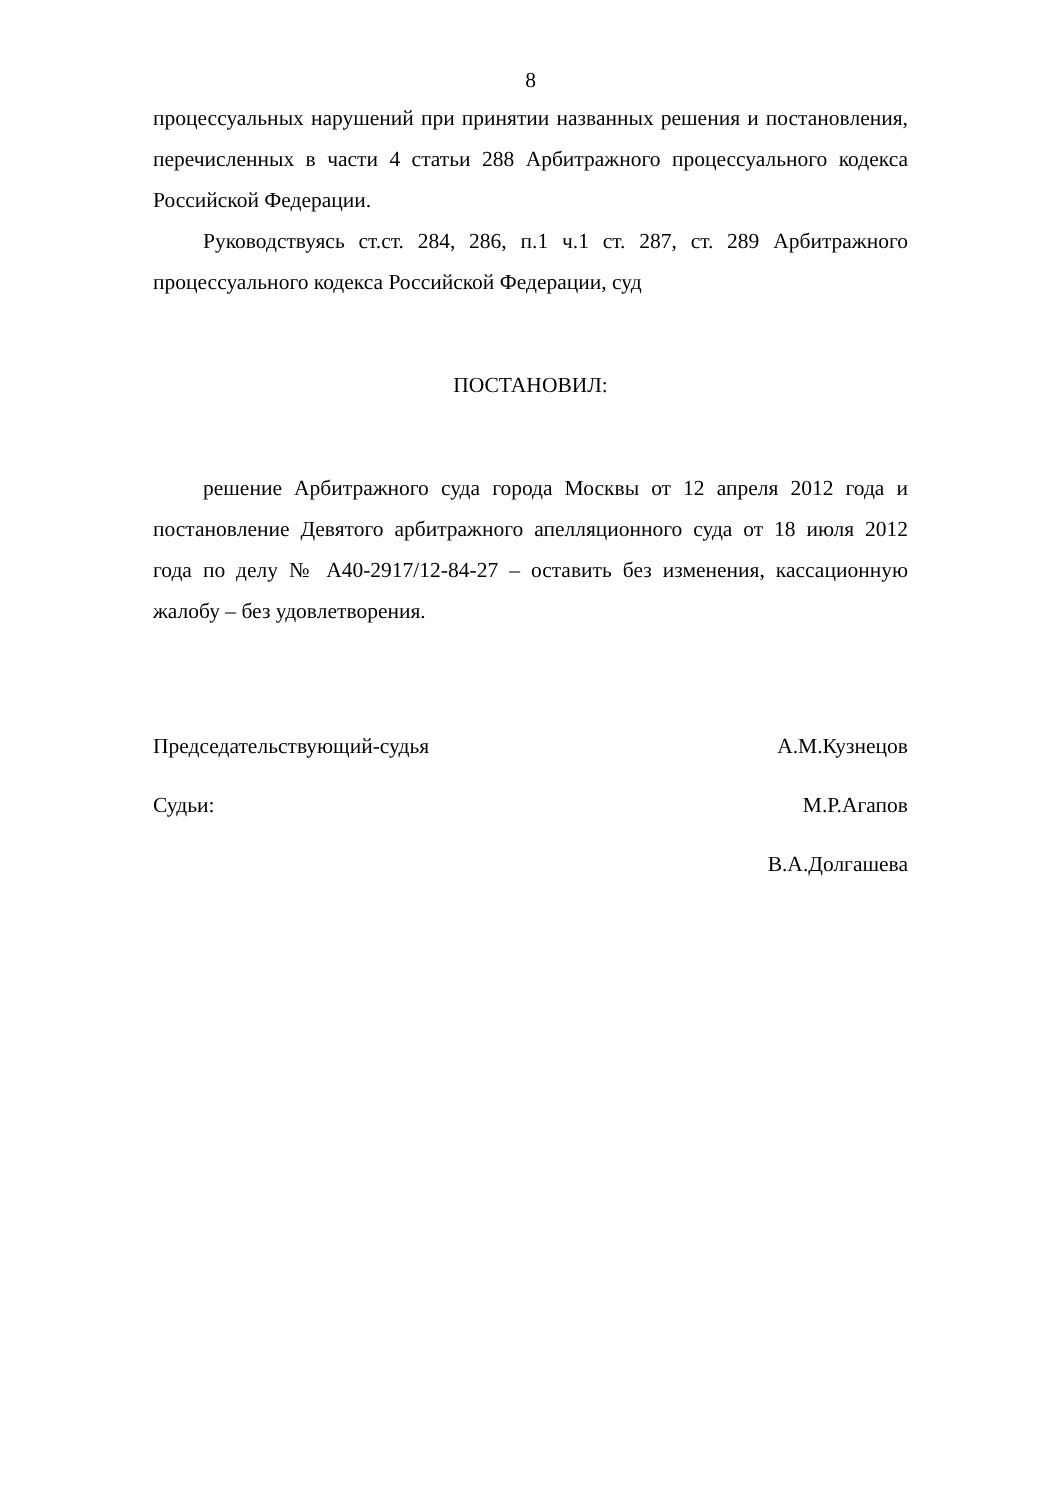8
процессуальных нарушений при принятии названных решения и постановления, перечисленных в части 4 статьи 288 Арбитражного процессуального кодекса Российской Федерации.
Руководствуясь ст.ст. 284, 286, п.1 ч.1 ст. 287, ст. 289 Арбитражного процессуального кодекса Российской Федерации, суд
ПОСТАНОВИЛ:
решение Арбитражного суда города Москвы от 12 апреля 2012 года и постановление Девятого арбитражного апелляционного суда от 18 июля 2012 года по делу № А40-2917/12-84-27 – оставить без изменения, кассационную жалобу – без удовлетворения.
Председательствующий-судья А.М.Кузнецов
Судьи: М.Р.Агапов
В.А.Долгашева